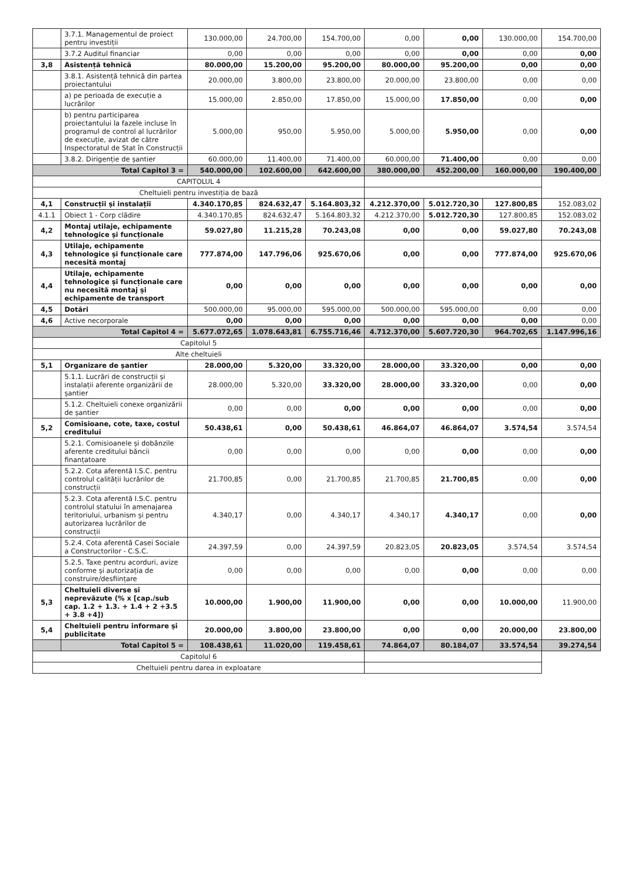| | 3.7.1. Managementul de proiect pentru investiții | 130.000,00 | 24.700,00 | 154.700,00 | 0,00 | 0,00 | 130.000,00 | 154.700,00 |
| | 3.7.2 Auditul financiar | 0,00 | 0,00 | 0,00 | 0,00 | 0,00 | 0,00 | 0,00 |
| 3,8 | Asistență tehnică | 80.000,00 | 15.200,00 | 95.200,00 | 80.000,00 | 95.200,00 | 0,00 | 0,00 |
| | 3.8.1. Asistență tehnică din partea proiectantului | 20.000,00 | 3.800,00 | 23.800,00 | 20.000,00 | 23.800,00 | 0,00 | 0,00 |
| | a) pe perioada de execuție a lucrărilor | 15.000,00 | 2.850,00 | 17.850,00 | 15.000,00 | 17.850,00 | 0,00 | 0,00 |
| | b) pentru participarea proiectantului la fazele incluse în programul de control al lucrărilor de execuție, avizat de către Inspectoratul de Stat în Construcții | 5.000,00 | 950,00 | 5.950,00 | 5.000,00 | 5.950,00 | 0,00 | 0,00 |
| | 3.8.2. Dirigenție de șantier | 60.000,00 | 11.400,00 | 71.400,00 | 60.000,00 | 71.400,00 | 0,00 | 0,00 |
| Total Capitol 3 = | | 540.000,00 | 102.600,00 | 642.600,00 | 380.000,00 | 452.200,00 | 160.000,00 | 190.400,00 |
| CAPITOLUL 4 | | | | | | | | |
| Cheltuieli pentru investiția de bază | | | | | | | | |
| 4,1 | Construcții și instalații | 4.340.170,85 | 824.632,47 | 5.164.803,32 | 4.212.370,00 | 5.012.720,30 | 127.800,85 | 152.083,02 |
| 4.1.1 | Obiect 1 - Corp clădire | 4.340.170,85 | 824.632,47 | 5.164.803,32 | 4.212.370,00 | 5.012.720,30 | 127.800,85 | 152.083,02 |
| 4,2 | Montaj utilaje, echipamente tehnologice și funcționale | 59.027,80 | 11.215,28 | 70.243,08 | 0,00 | 0,00 | 59.027,80 | 70.243,08 |
| 4,3 | Utilaje, echipamente tehnologice și funcționale care necesită montaj | 777.874,00 | 147.796,06 | 925.670,06 | 0,00 | 0,00 | 777.874,00 | 925.670,06 |
| 4,4 | Utilaje, echipamente tehnologice și funcționale care nu necesită montaj și echipamente de transport | 0,00 | 0,00 | 0,00 | 0,00 | 0,00 | 0,00 | 0,00 |
| 4,5 | Dotări | 500.000,00 | 95.000,00 | 595.000,00 | 500.000,00 | 595.000,00 | 0,00 | 0,00 |
| 4,6 | Active necorporale | 0,00 | 0,00 | 0,00 | 0,00 | 0,00 | 0,00 | 0,00 |
| Total Capitol 4 = | | 5.677.072,65 | 1.078.643,81 | 6.755.716,46 | 4.712.370,00 | 5.607.720,30 | 964.702,65 | 1.147.996,16 |
| Capitolul 5 | | | | | | | | |
| Alte cheltuieli | | | | | | | | |
| 5,1 | Organizare de șantier | 28.000,00 | 5.320,00 | 33.320,00 | 28.000,00 | 33.320,00 | 0,00 | 0,00 |
| | 5.1.1. Lucrări de construcții și instalații aferente organizării de șantier | 28.000,00 | 5.320,00 | 33.320,00 | 28.000,00 | 33.320,00 | 0,00 | 0,00 |
| | 5.1.2. Cheltuieli conexe organizării de șantier | 0,00 | 0,00 | 0,00 | 0,00 | 0,00 | 0,00 | 0,00 |
| 5,2 | Comisioane, cote, taxe, costul creditului | 50.438,61 | 0,00 | 50.438,61 | 46.864,07 | 46.864,07 | 3.574,54 | 3.574,54 |
| | 5.2.1. Comisioanele și dobânzile aferente creditului băncii finanțatoare | 0,00 | 0,00 | 0,00 | 0,00 | 0,00 | 0,00 | 0,00 |
| | 5.2.2. Cota aferentă I.S.C. pentru controlul calității lucrărilor de construcții | 21.700,85 | 0,00 | 21.700,85 | 21.700,85 | 21.700,85 | 0,00 | 0,00 |
| | 5.2.3. Cota aferentă I.S.C. pentru controlul statului în amenajarea teritoriului, urbanism și pentru autorizarea lucrărilor de construcții | 4.340,17 | 0,00 | 4.340,17 | 4.340,17 | 4.340,17 | 0,00 | 0,00 |
| | 5.2.4. Cota aferentă Casei Sociale a Constructorilor - C.S.C. | 24.397,59 | 0,00 | 24.397,59 | 20.823,05 | 20.823,05 | 3.574,54 | 3.574,54 |
| | 5.2.5. Taxe pentru acorduri, avize conforme și autorizația de construire/desființare | 0,00 | 0,00 | 0,00 | 0,00 | 0,00 | 0,00 | 0,00 |
| 5,3 | Cheltuieli diverse si neprevăzute (% x [cap./sub cap. 1.2 + 1.3. + 1.4 + 2 +3.5 + 3.8 +4]) | 10.000,00 | 1.900,00 | 11.900,00 | 0,00 | 0,00 | 10.000,00 | 11.900,00 |
| 5,4 | Cheltuieli pentru informare și publicitate | 20.000,00 | 3.800,00 | 23.800,00 | 0,00 | 0,00 | 20.000,00 | 23.800,00 |
| | Total Capitol 5 = | 108.438,61 | 11.020,00 | 119.458,61 | 74.864,07 | 80.184,07 | 33.574,54 | 39.274,54 |
| Capitolul 6 | | | | | | | | |
| Cheltuieli pentru darea in exploatare | | | | | | | | |